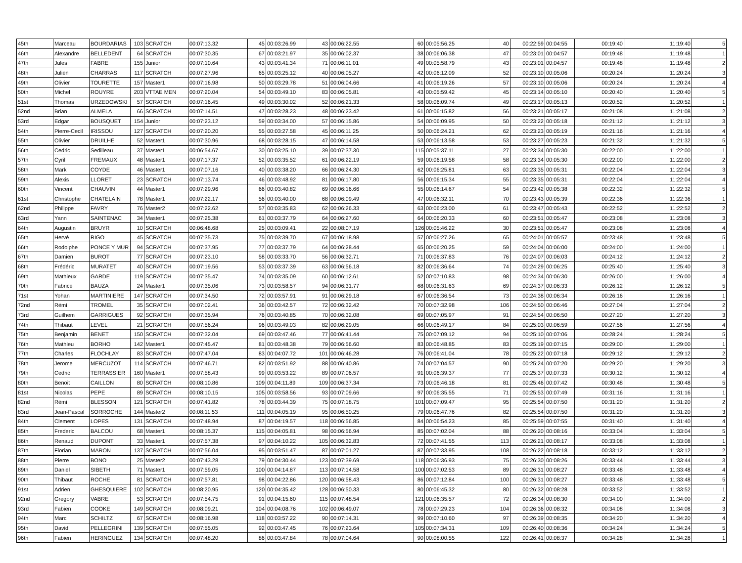| 45th | Marceau | BOURDARIAS | 103 | SCRATCH | 00:07:13.32 | 45 | 00:03:26.99 | 43 | 00:06:22.55 | 60 | 00:05:56.25 | 40 | 00:22:59 | 00:04:55 | 00:19:40 | 11:19:40 | 5 |
| 46th | Alexandre | BELLEDENT | 64 | SCRATCH | 00:07:30.35 | 67 | 00:03:21.97 | 35 | 00:06:02.37 | 38 | 00:06:06.38 | 47 | 00:23:01 | 00:04:57 | 00:19:48 | 11:19:48 | 1 |
| 47th | Jules | FABRE | 155 | Junior | 00:07:10.64 | 43 | 00:03:41.34 | 71 | 00:06:11.01 | 49 | 00:05:58.79 | 43 | 00:23:01 | 00:04:57 | 00:19:48 | 11:19:48 | 2 |
| 48th | Julien | CHARRAS | 117 | SCRATCH | 00:07:27.96 | 65 | 00:03:25.12 | 40 | 00:06:05.27 | 42 | 00:06:12.09 | 52 | 00:23:10 | 00:05:06 | 00:20:24 | 11:20:24 | 3 |
| 49th | Olivier | TOURETTE | 157 | Master1 | 00:07:16.98 | 50 | 00:03:29.78 | 51 | 00:06:04.66 | 41 | 00:06:19.26 | 57 | 00:23:10 | 00:05:06 | 00:20:24 | 11:20:24 | 4 |
| 50th | Michel | ROUYRE | 203 | VTTAE MEN | 00:07:20.04 | 54 | 00:03:49.10 | 83 | 00:06:05.81 | 43 | 00:05:59.42 | 45 | 00:23:14 | 00:05:10 | 00:20:40 | 11:20:40 | 5 |
| 51st | Thomas | URZEDOWSKI | 57 | SCRATCH | 00:07:16.45 | 49 | 00:03:30.02 | 52 | 00:06:21.33 | 58 | 00:06:09.74 | 49 | 00:23:17 | 00:05:13 | 00:20:52 | 11:20:52 | 1 |
| 52nd | Brian | ALMELA | 66 | SCRATCH | 00:07:14.51 | 47 | 00:03:28.23 | 48 | 00:06:23.42 | 61 | 00:06:15.82 | 56 | 00:23:21 | 00:05:17 | 00:21:08 | 11:21:08 | 2 |
| 53rd | Edgar | BOUSQUET | 154 | Junior | 00:07:23.12 | 59 | 00:03:34.00 | 57 | 00:06:15.86 | 54 | 00:06:09.95 | 50 | 00:23:22 | 00:05:18 | 00:21:12 | 11:21:12 | 3 |
| 54th | Pierre-Cecil | IRISSOU | 127 | SCRATCH | 00:07:20.20 | 55 | 00:03:27.58 | 45 | 00:06:11.25 | 50 | 00:06:24.21 | 62 | 00:23:23 | 00:05:19 | 00:21:16 | 11:21:16 | 4 |
| 55th | Olivier | DRUILHE | 52 | Master1 | 00:07:30.96 | 68 | 00:03:28.15 | 47 | 00:06:14.58 | 53 | 00:06:13.58 | 53 | 00:23:27 | 00:05:23 | 00:21:32 | 11:21:32 | 5 |
| 56th | Cedric | Sedilleau | 37 | Master1 | 00:06:54.67 | 30 | 00:03:25.10 | 39 | 00:07:37.30 | 115 | 00:05:37.11 | 27 | 00:23:34 | 00:05:30 | 00:22:00 | 11:22:00 | 1 |
| 57th | Cyril | FREMAUX | 48 | Master1 | 00:07:17.37 | 52 | 00:03:35.52 | 61 | 00:06:22.19 | 59 | 00:06:19.58 | 58 | 00:23:34 | 00:05:30 | 00:22:00 | 11:22:00 | 2 |
| 58th | Mark | COYDE | 46 | Master1 | 00:07:07.16 | 40 | 00:03:38.20 | 66 | 00:06:24.30 | 62 | 00:06:25.81 | 63 | 00:23:35 | 00:05:31 | 00:22:04 | 11:22:04 | 3 |
| 59th | Alexis | LLORET | 23 | SCRATCH | 00:07:13.74 | 46 | 00:03:48.92 | 81 | 00:06:17.80 | 56 | 00:06:15.34 | 55 | 00:23:35 | 00:05:31 | 00:22:04 | 11:22:04 | 4 |
| 60th | Vincent | CHAUVIN | 44 | Master1 | 00:07:29.96 | 66 | 00:03:40.82 | 69 | 00:06:16.66 | 55 | 00:06:14.67 | 54 | 00:23:42 | 00:05:38 | 00:22:32 | 11:22:32 | 5 |
| 61st | Christophe | CHATELAIN | 78 | Master1 | 00:07:22.17 | 56 | 00:03:40.00 | 68 | 00:06:09.49 | 47 | 00:06:32.11 | 70 | 00:23:43 | 00:05:39 | 00:22:36 | 11:22:36 | 1 |
| 62nd | Philippe | FAVRY | 76 | Master2 | 00:07:22.62 | 57 | 00:03:35.83 | 62 | 00:06:26.33 | 63 | 00:06:23.00 | 61 | 00:23:47 | 00:05:43 | 00:22:52 | 11:22:52 | 2 |
| 63rd | Yann | SAINTENAC | 34 | Master1 | 00:07:25.38 | 61 | 00:03:37.79 | 64 | 00:06:27.60 | 64 | 00:06:20.33 | 60 | 00:23:51 | 00:05:47 | 00:23:08 | 11:23:08 | 3 |
| 64th | Augustin | BRUYR | 10 | SCRATCH | 00:06:48.68 | 25 | 00:03:09.41 | 22 | 00:08:07.19 | 126 | 00:05:46.22 | 30 | 00:23:51 | 00:05:47 | 00:23:08 | 11:23:08 | 4 |
| 65th | Hervé | RIGO | 45 | SCRATCH | 00:07:35.73 | 75 | 00:03:39.70 | 67 | 00:06:18.98 | 57 | 00:06:27.26 | 65 | 00:24:01 | 00:05:57 | 00:23:48 | 11:23:48 | 5 |
| 66th | Rodolphe | PONCE Y MUR | 94 | SCRATCH | 00:07:37.95 | 77 | 00:03:37.79 | 64 | 00:06:28.44 | 65 | 00:06:20.25 | 59 | 00:24:04 | 00:06:00 | 00:24:00 | 11:24:00 | 1 |
| 67th | Damien | BUROT | 77 | SCRATCH | 00:07:23.10 | 58 | 00:03:33.70 | 56 | 00:06:32.71 | 71 | 00:06:37.83 | 76 | 00:24:07 | 00:06:03 | 00:24:12 | 11:24:12 | 2 |
| 68th | Frédéric | MURATET | 40 | SCRATCH | 00:07:19.56 | 53 | 00:03:37.39 | 63 | 00:06:56.18 | 82 | 00:06:36.64 | 74 | 00:24:29 | 00:06:25 | 00:25:40 | 11:25:40 | 3 |
| 69th | Mathieux | GARDE | 119 | SCRATCH | 00:07:35.47 | 74 | 00:03:35.09 | 60 | 00:06:12.61 | 52 | 00:07:10.83 | 98 | 00:24:34 | 00:06:30 | 00:26:00 | 11:26:00 | 4 |
| 70th | Fabrice | BAUZA | 24 | Master1 | 00:07:35.06 | 73 | 00:03:58.57 | 94 | 00:06:31.77 | 68 | 00:06:31.63 | 69 | 00:24:37 | 00:06:33 | 00:26:12 | 11:26:12 | 5 |
| 71st | Yohan | MARTINIERE | 147 | SCRATCH | 00:07:34.50 | 72 | 00:03:57.91 | 91 | 00:06:29.18 | 67 | 00:06:36.54 | 73 | 00:24:38 | 00:06:34 | 00:26:16 | 11:26:16 | 1 |
| 72nd | Rémi | TROMEL | 35 | SCRATCH | 00:07:02.41 | 36 | 00:03:42.57 | 72 | 00:06:32.42 | 70 | 00:07:32.98 | 106 | 00:24:50 | 00:06:46 | 00:27:04 | 11:27:04 | 2 |
| 73rd | Guilhem | GARRIGUES | 92 | SCRATCH | 00:07:35.94 | 76 | 00:03:40.85 | 70 | 00:06:32.08 | 69 | 00:07:05.97 | 91 | 00:24:54 | 00:06:50 | 00:27:20 | 11:27:20 | 3 |
| 74th | Thibaut | LEVEL | 21 | SCRATCH | 00:07:56.24 | 96 | 00:03:49.03 | 82 | 00:06:29.05 | 66 | 00:06:49.17 | 84 | 00:25:03 | 00:06:59 | 00:27:56 | 11:27:56 | 4 |
| 75th | Benjamin | BENET | 150 | SCRATCH | 00:07:32.04 | 69 | 00:03:47.46 | 77 | 00:06:41.44 | 75 | 00:07:09.12 | 94 | 00:25:10 | 00:07:06 | 00:28:24 | 11:28:24 | 5 |
| 76th | Mathieu | BORHO | 142 | Master1 | 00:07:45.47 | 81 | 00:03:48.38 | 79 | 00:06:56.60 | 83 | 00:06:48.85 | 83 | 00:25:19 | 00:07:15 | 00:29:00 | 11:29:00 | 1 |
| 77th | Charles | FLOCHLAY | 83 | SCRATCH | 00:07:47.04 | 83 | 00:04:07.72 | 101 | 00:06:46.28 | 76 | 00:06:41.04 | 78 | 00:25:22 | 00:07:18 | 00:29:12 | 11:29:12 | 2 |
| 78th | Jerome | MERCUZOT | 114 | SCRATCH | 00:07:46.71 | 82 | 00:03:51.92 | 88 | 00:06:40.86 | 74 | 00:07:04.57 | 90 | 00:25:24 | 00:07:20 | 00:29:20 | 11:29:20 | 3 |
| 79th | Cedric | TERRASSIER | 160 | Master1 | 00:07:58.43 | 99 | 00:03:53.22 | 89 | 00:07:06.57 | 91 | 00:06:39.37 | 77 | 00:25:37 | 00:07:33 | 00:30:12 | 11:30:12 | 4 |
| 80th | Benoit | CAILLON | 80 | SCRATCH | 00:08:10.86 | 109 | 00:04:11.89 | 109 | 00:06:37.34 | 73 | 00:06:46.18 | 81 | 00:25:46 | 00:07:42 | 00:30:48 | 11:30:48 | 5 |
| 81st | Nicolas | PEPE | 89 | SCRATCH | 00:08:10.15 | 105 | 00:03:58.56 | 93 | 00:07:09.66 | 97 | 00:06:35.55 | 71 | 00:25:53 | 00:07:49 | 00:31:16 | 11:31:16 | 1 |
| 82nd | Rémi | BLESSON | 121 | SCRATCH | 00:07:41.82 | 78 | 00:03:44.39 | 75 | 00:07:18.75 | 101 | 00:07:09.47 | 95 | 00:25:54 | 00:07:50 | 00:31:20 | 11:31:20 | 2 |
| 83rd | Jean-Pascal | SORROCHE | 144 | Master2 | 00:08:11.53 | 111 | 00:04:05.19 | 95 | 00:06:50.25 | 79 | 00:06:47.76 | 82 | 00:25:54 | 00:07:50 | 00:31:20 | 11:31:20 | 3 |
| 84th | Clement | LOPES | 131 | SCRATCH | 00:07:48.94 | 87 | 00:04:19.57 | 118 | 00:06:56.85 | 84 | 00:06:54.23 | 85 | 00:25:59 | 00:07:55 | 00:31:40 | 11:31:40 | 4 |
| 85th | Frederic | BALCOU | 68 | Master1 | 00:08:15.37 | 115 | 00:04:05.81 | 98 | 00:06:56.94 | 85 | 00:07:02.04 | 88 | 00:26:20 | 00:08:16 | 00:33:04 | 11:33:04 | 5 |
| 86th | Renaud | DUPONT | 33 | Master1 | 00:07:57.38 | 97 | 00:04:10.22 | 105 | 00:06:32.83 | 72 | 00:07:41.55 | 113 | 00:26:21 | 00:08:17 | 00:33:08 | 11:33:08 | 1 |
| 87th | Florian | MARON | 137 | SCRATCH | 00:07:56.04 | 95 | 00:03:51.47 | 87 | 00:07:01.27 | 87 | 00:07:33.95 | 108 | 00:26:22 | 00:08:18 | 00:33:12 | 11:33:12 | 2 |
| 88th | Pierre | BONO | 25 | Master2 | 00:07:43.28 | 79 | 00:04:30.44 | 123 | 00:07:39.69 | 118 | 00:06:36.93 | 75 | 00:26:30 | 00:08:26 | 00:33:44 | 11:33:44 | 3 |
| 89th | Daniel | SIBETH | 71 | Master1 | 00:07:59.05 | 100 | 00:04:14.87 | 113 | 00:07:14.58 | 100 | 00:07:02.53 | 89 | 00:26:31 | 00:08:27 | 00:33:48 | 11:33:48 | 4 |
| 90th | Thibaut | ROCHE | 81 | SCRATCH | 00:07:57.81 | 98 | 00:04:22.86 | 120 | 00:06:58.43 | 86 | 00:07:12.84 | 100 | 00:26:31 | 00:08:27 | 00:33:48 | 11:33:48 | 5 |
| 91st | Adrien | GHESQUIERE | 102 | SCRATCH | 00:08:20.95 | 120 | 00:04:35.42 | 128 | 00:06:50.33 | 80 | 00:06:45.32 | 80 | 00:26:32 | 00:08:28 | 00:33:52 | 11:33:52 | 1 |
| 92nd | Gregory | VABRE | 53 | SCRATCH | 00:07:54.75 | 91 | 00:04:15.60 | 115 | 00:07:48.54 | 121 | 00:06:35.57 | 72 | 00:26:34 | 00:08:30 | 00:34:00 | 11:34:00 | 2 |
| 93rd | Fabien | COOKE | 149 | SCRATCH | 00:08:09.21 | 104 | 00:04:08.76 | 102 | 00:06:49.07 | 78 | 00:07:29.23 | 104 | 00:26:36 | 00:08:32 | 00:34:08 | 11:34:08 | 3 |
| 94th | Marc | SCHILTZ | 67 | SCRATCH | 00:08:16.98 | 118 | 00:03:57.22 | 90 | 00:07:14.31 | 99 | 00:07:10.60 | 97 | 00:26:39 | 00:08:35 | 00:34:20 | 11:34:20 | 4 |
| 95th | David | PELLEGRINI | 139 | SCRATCH | 00:07:55.05 | 92 | 00:03:47.45 | 76 | 00:07:23.64 | 105 | 00:07:34.31 | 109 | 00:26:40 | 00:08:36 | 00:34:24 | 11:34:24 | 5 |
| 96th | Fabien | HERINGUEZ | 134 | SCRATCH | 00:07:48.20 | 86 | 00:03:47.84 | 78 | 00:07:04.64 | 90 | 00:08:00.55 | 122 | 00:26:41 | 00:08:37 | 00:34:28 | 11:34:28 | 1 |